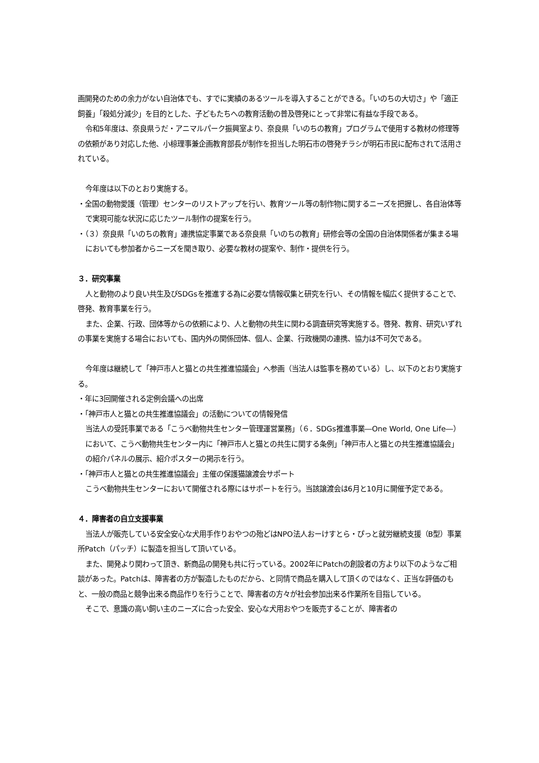画開発のための余力がない自治体でも、すでに実績のあるツールを導入することができる。「いのちの大切さ」や「適正飼養」「殺処分減少」を目的とした、子どもたちへの教育活動の普及啓発にとって非常に有益な手段である。
令和5年度は、奈良県うだ・アニマルパーク振興室より、奈良県「いのちの教育」プログラムで使用する教材の修理等の依頼があり対応した他、小椋理事兼企画教育部長が制作を担当した明石市の啓発チラシが明石市民に配布されて活用されている。
今年度は以下のとおり実施する。
・全国の動物愛護（管理）センターのリストアップを行い、教育ツール等の制作物に関するニーズを把握し、各自治体等で実現可能な状況に応じたツール制作の提案を行う。
・（３）奈良県「いのちの教育」連携協定事業である奈良県「いのちの教育」研修会等の全国の自治体関係者が集まる場においても参加者からニーズを聞き取り、必要な教材の提案や、制作・提供を行う。
３．研究事業
人と動物のより良い共生及びSDGsを推進する為に必要な情報収集と研究を行い、その情報を幅広く提供することで、啓発、教育事業を行う。
また、企業、行政、団体等からの依頼により、人と動物の共生に関わる調査研究等実施する。啓発、教育、研究いずれの事業を実施する場合においても、国内外の関係団体、個人、企業、行政機関の連携、協力は不可欠である。
今年度は継続して「神戸市人と猫との共生推進協議会」へ参画（当法人は監事を務めている）し、以下のとおり実施する。
・年に3回開催される定例会議への出席
・「神戸市人と猫との共生推進協議会」の活動についての情報発信
当法人の受託事業である「こうべ動物共生センター管理運営業務」（６．SDGs推進事業―One World, One Life―）において、こうべ動物共生センター内に「神戸市人と猫との共生に関する条例」「神戸市人と猫との共生推進協議会」の紹介パネルの展示、紹介ポスターの掲示を行う。
・「神戸市人と猫との共生推進協議会」主催の保護猫譲渡会サポート
こうべ動物共生センターにおいて開催される際にはサポートを行う。当該譲渡会は6月と10月に開催予定である。
４．障害者の自立支援事業
当法人が販売している安全安心な犬用手作りおやつの殆どはNPO法人おーけすとら・ぴっと就労継続支援（B型）事業所Patch（パッチ）に製造を担当して頂いている。
また、開発より関わって頂き、新商品の開発も共に行っている。2002年にPatchの創設者の方より以下のようなご相談があった。Patchは、障害者の方が製造したものだから、と同情で商品を購入して頂くのではなく、正当な評価のもと、一般の商品と競争出来る商品作りを行うことで、障害者の方々が社会参加出来る作業所を目指している。
そこで、意識の高い飼い主のニーズに合った安全、安心な犬用おやつを販売することが、障害者の